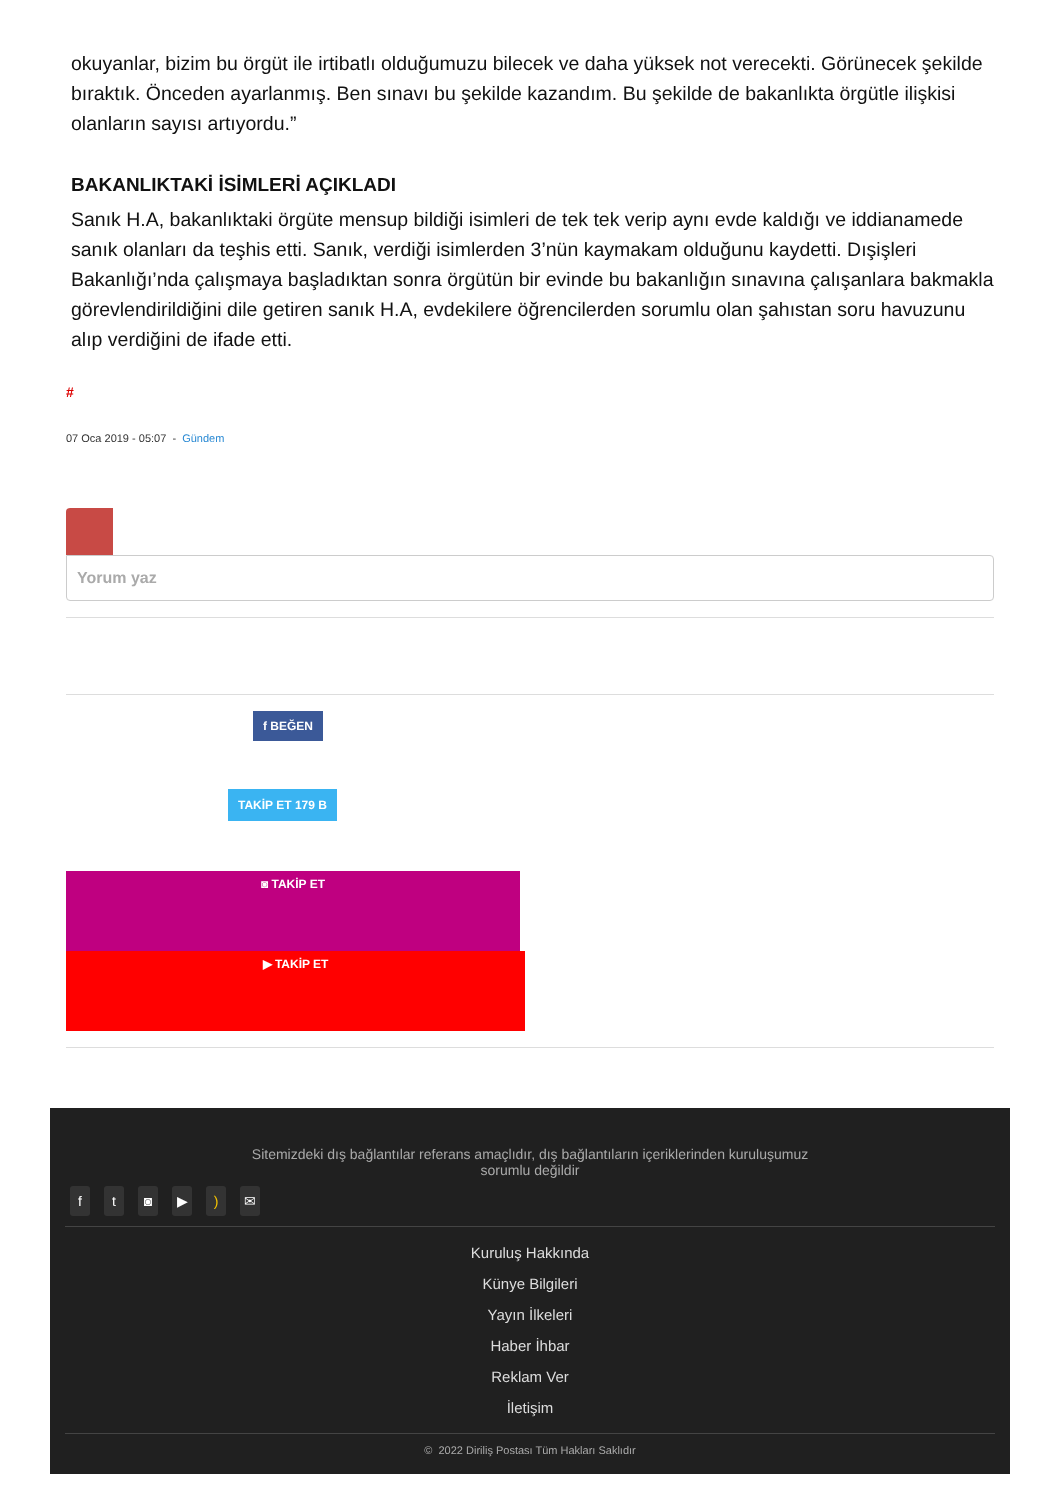okuyanlar, bizim bu örgüt ile irtibatlı olduğumuzu bilecek ve daha yüksek not verecekti. Görünecek şekilde bıraktık. Önceden ayarlanmış. Ben sınavı bu şekilde kazandım. Bu şekilde de bakanlıkta örgütle ilişkisi olanların sayısı artıyordu.”
BAKANLIKTAKİ İSİMLERİ AÇIKLADI
Sanık H.A, bakanlıktaki örgüte mensup bildiği isimleri de tek tek verip aynı evde kaldığı ve iddianamede sanık olanları da teşhis etti. Sanık, verdiği isimlerden 3’nün kaymakam olduğunu kaydetti. Dışişleri Bakanlığı’nda çalışmaya başladıktan sonra örgütün bir evinde bu bakanlığın sınavına çalışanlara bakmakla görevlendirildiğini dile getiren sanık H.A, evdekilere öğrencilerden sorumlu olan şahıstan soru havuzunu alıp verdiğini de ifade etti.
#
07 Oca 2019 - 05:07 - Gündem
Yorum yaz
f BEĞEN
TAKİP ET 179 B
◙ TAKİP ET
▶ TAKİP ET
Sitemizdeki dış bağlantılar referans amaçlıdır, dış bağlantıların içeriklerinden kuruluşumuz
sorumlu değildir
ft ◙ ▶) ✉
Kuruluş Hakkında
Künye Bilgileri
Yayın İlkeleri
Haber İhbar
Reklam Ver
İletişim
© 2022 Diriliş Postası Tüm Hakları Saklıdır